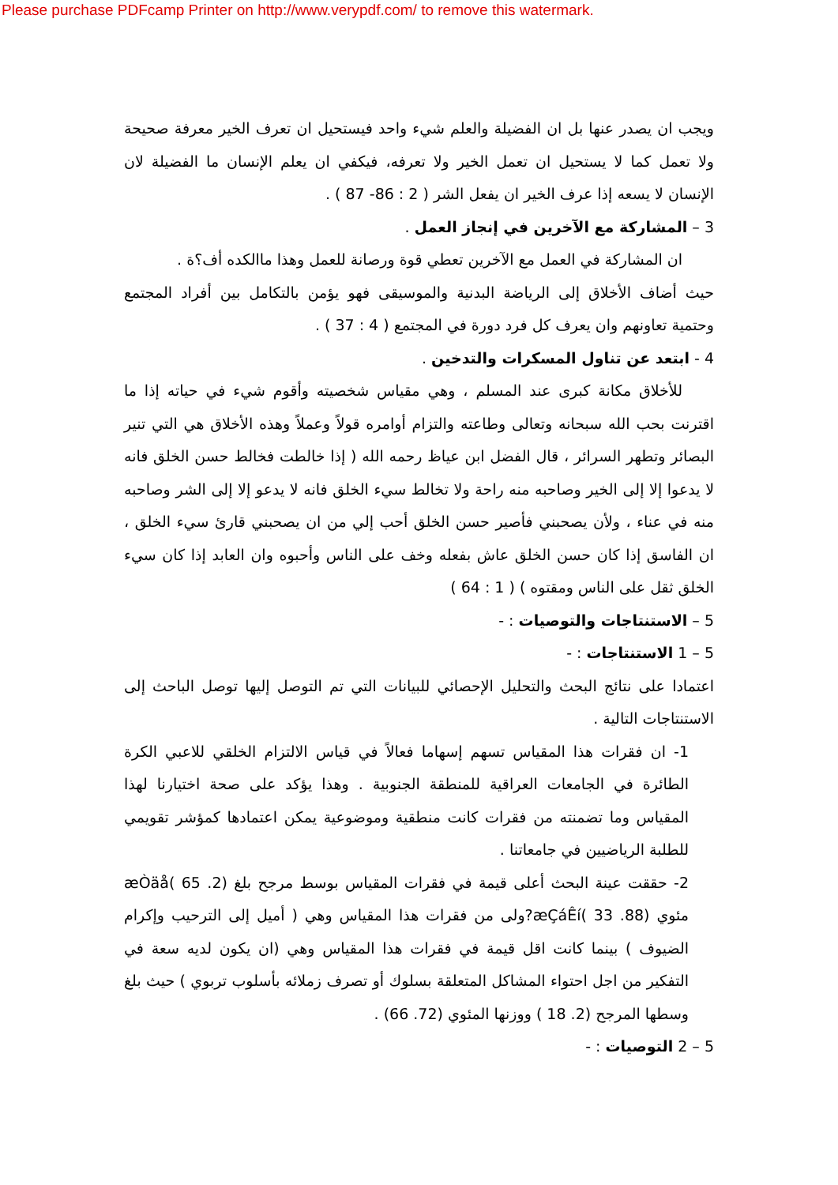Please purchase PDFcamp Printer on http://www.verypdf.com/ to remove this watermark.
ويجب ان يصدر عنها بل ان الفضيلة والعلم شيء واحد فيستحيل ان تعرف الخير معرفة صحيحة ولا تعمل كما لا يستحيل ان تعمل الخير ولا تعرفه، فيكفي ان يعلم الإنسان ما الفضيلة لان الإنسان لا يسعه إذا عرف الخير ان يفعل الشر ( 2 : 86- 87 ) .
3 – المشاركة مع الآخرين في إنجاز العمل .
ان المشاركة في العمل مع الآخرين تعطي قوة ورصانة للعمل وهذا ماالكده أف؟ة .
حيث أضاف الأخلاق إلى الرياضة البدنية والموسيقى فهو يؤمن بالتكامل بين أفراد المجتمع وحتمية تعاونهم وان يعرف كل فرد دورة في المجتمع ( 4 : 37 ) .
4 - ابتعد عن تناول المسكرات والتدخين .
للأخلاق مكانة كبرى عند المسلم ، وهي مقياس شخصيته وأقوم شيء في حياته إذا ما اقترنت بحب الله سبحانه وتعالى وطاعته والتزام أوامره قولاً وعملاً وهذه الأخلاق هي التي تنير البصائر وتطهر السرائر ، قال الفضل ابن عياظ رحمه الله ( إذا خالطت فخالط حسن الخلق فانه لا يدعوا إلا إلى الخير وصاحبه منه راحة ولا تخالط سيء الخلق فانه لا يدعو إلا إلى الشر وصاحبه منه في عناء ، ولأن يصحبني فأصير حسن الخلق أحب إلي من ان يصحبني قارئ سيء الخلق ، ان الفاسق إذا كان حسن الخلق عاش بفعله وخف على الناس وأحبوه وان العابد إذا كان سيء الخلق ثقل على الناس ومقتوه ) ( 1 : 64 )
5 – الاستنتاجات والتوصيات : -
5 – 1 الاستنتاجات : -
اعتمادا على نتائج البحث والتحليل الإحصائي للبيانات التي تم التوصل إليها توصل الباحث إلى الاستنتاجات التالية .
1- ان فقرات هذا المقياس تسهم إسهاما فعالاً في قياس الالتزام الخلقي للاعبي الكرة الطائرة في الجامعات العراقية للمنطقة الجنوبية . وهذا يؤكد على صحة اختيارنا لهذا المقياس وما تضمنته من فقرات كانت منطقية وموضوعية يمكن اعتمادها كمؤشر تقويمي للطلبة الرياضيين في جامعاتنا .
2- حققت عينة البحث أعلى قيمة في فقرات المقياس بوسط مرجح بلغ (2. 65 )æÒäå مئوي (88. 33 )æÇáÊí?ولى من فقرات هذا المقياس وهي ( أميل إلى الترحيب وإكرام الضيوف ) بينما كانت اقل قيمة في فقرات هذا المقياس وهي (ان يكون لديه سعة في التفكير من اجل احتواء المشاكل المتعلقة بسلوك أو تصرف زملائه بأسلوب تربوي ) حيث بلغ وسطها المرجح (2. 18 ) ووزنها المئوي (72. 66) .
5 – 2 التوصيات : -